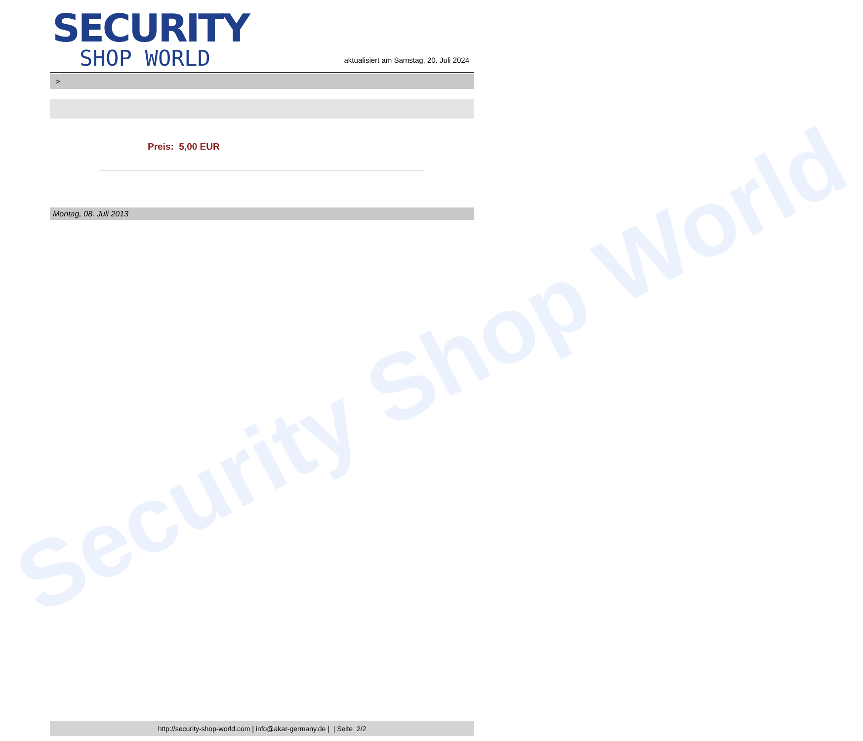Security Shop World
SECURITY
SHOP WORLD
aktualisiert am Samstag, 20. Juli 2024
>
Preis: 5,00 EUR
Montag, 08. Juli 2013
http://security-shop-world.com | info@akar-germany.de | | Seite 2/2